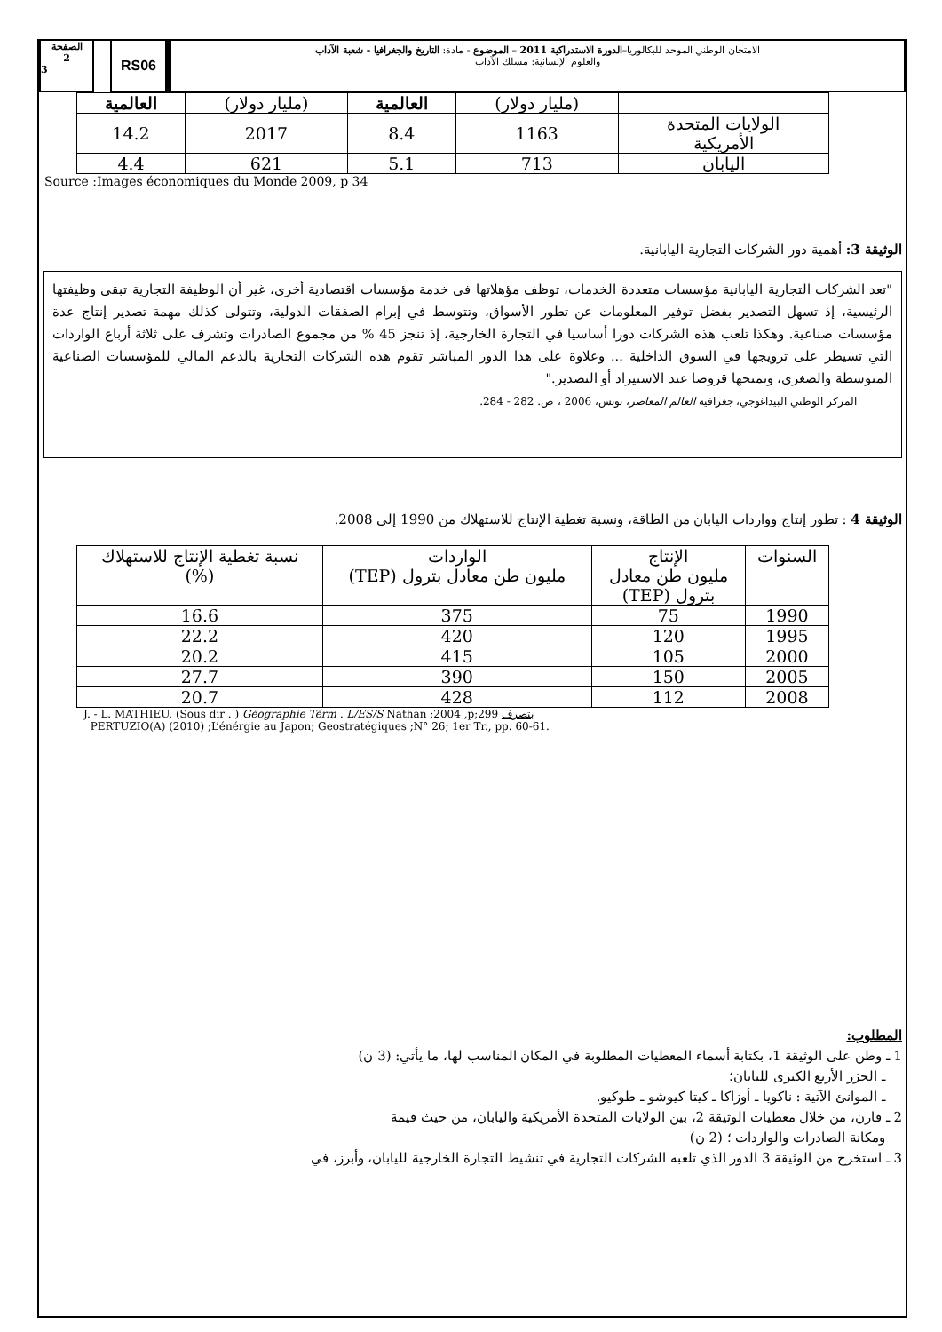الصفحة
2
3
RS06
الامتحان الوطني الموحد للبكالوريا–الدورة الاستدراكية 2011 – الموضوع - مادة: التاريخ والجغرافيا - شعبة الآداب
والعلوم الإنسانية: مسلك الآداب
| | (مليار دولار) | العالمية | (مليار دولار) | العالمية |
| --- | --- | --- | --- | --- |
| الولايات المتحدة الأمريكية | 1163 | 8.4 | 2017 | 14.2 |
| اليابان | 713 | 5.1 | 621 | 4.4 |
Source :Images économiques du Monde 2009, p 34
الوثيقة 3: أهمية دور الشركات التجارية اليابانية.
"تعد الشركات التجارية اليابانية مؤسسات متعددة الخدمات، توظف مؤهلاتها في خدمة مؤسسات اقتصادية أخرى، غير أن الوظيفة التجارية تبقى وظيفتها الرئيسية، إذ تسهل التصدير بفضل توفير المعلومات عن تطور الأسواق، وتتوسط في إبرام الصفقات الدولية، وتتولى كذلك مهمة تصدير إنتاج عدة مؤسسات صناعية. وهكذا تلعب هذه الشركات دورا أساسيا في التجارة الخارجية، إذ تنجز 45 % من مجموع الصادرات وتشرف على ثلاثة أرباع الواردات التي تسيطر على ترويجها في السوق الداخلية ... وعلاوة على هذا الدور المباشر تقوم هذه الشركات التجارية بالدعم المالي للمؤسسات الصناعية المتوسطة والصغرى، وتمنحها قروضا عند الاستيراد أو التصدير."
المركز الوطني البيداغوجي، جغرافية العالم المعاصر، تونس، 2006 ، ص. 282 - 284.
الوثيقة 4 : تطور إنتاج وواردات اليابان من الطاقة، ونسبة تغطية الإنتاج للاستهلاك من 1990 إلى 2008.
| السنوات | الإنتاج مليون طن معادل بترول (TEP) | الواردات مليون طن معادل بترول (TEP) | نسبة تغطية الإنتاج للاستهلاك (%) |
| --- | --- | --- | --- |
| 1990 | 75 | 375 | 16.6 |
| 1995 | 120 | 420 | 22.2 |
| 2000 | 105 | 415 | 20.2 |
| 2005 | 150 | 390 | 27.7 |
| 2008 | 112 | 428 | 20.7 |
J. - L. MATHIEU, (Sous dir . ) Géographie Térm . L/ES/S Nathan ;2004 ,p;299 بتصرف
PERTUZIO(A) (2010) ;L’énérgie au Japon; Geostratégiques ;N° 26; 1er Tr., pp. 60-61.
المطلوب:
1 ـ وطن على الوثيقة 1، بكتابة أسماء المعطيات المطلوبة في المكان المناسب لها، ما يأتي: (3 ن)
ـ الجزر الأربع الكبرى لليابان؛
ـ الموانئ الآتية : ناكويا ـ أوزاكا ـ كيتا كيوشو ـ طوكيو.
2 ـ قارن، من خلال معطيات الوثيقة 2، بين الولايات المتحدة الأمريكية واليابان، من حيث قيمة
ومكانة الصادرات والواردات ؛ (2 ن)
3 ـ استخرج من الوثيقة 3 الدور الذي تلعبه الشركات التجارية في تنشيط التجارة الخارجية لليابان، وأبرز، في